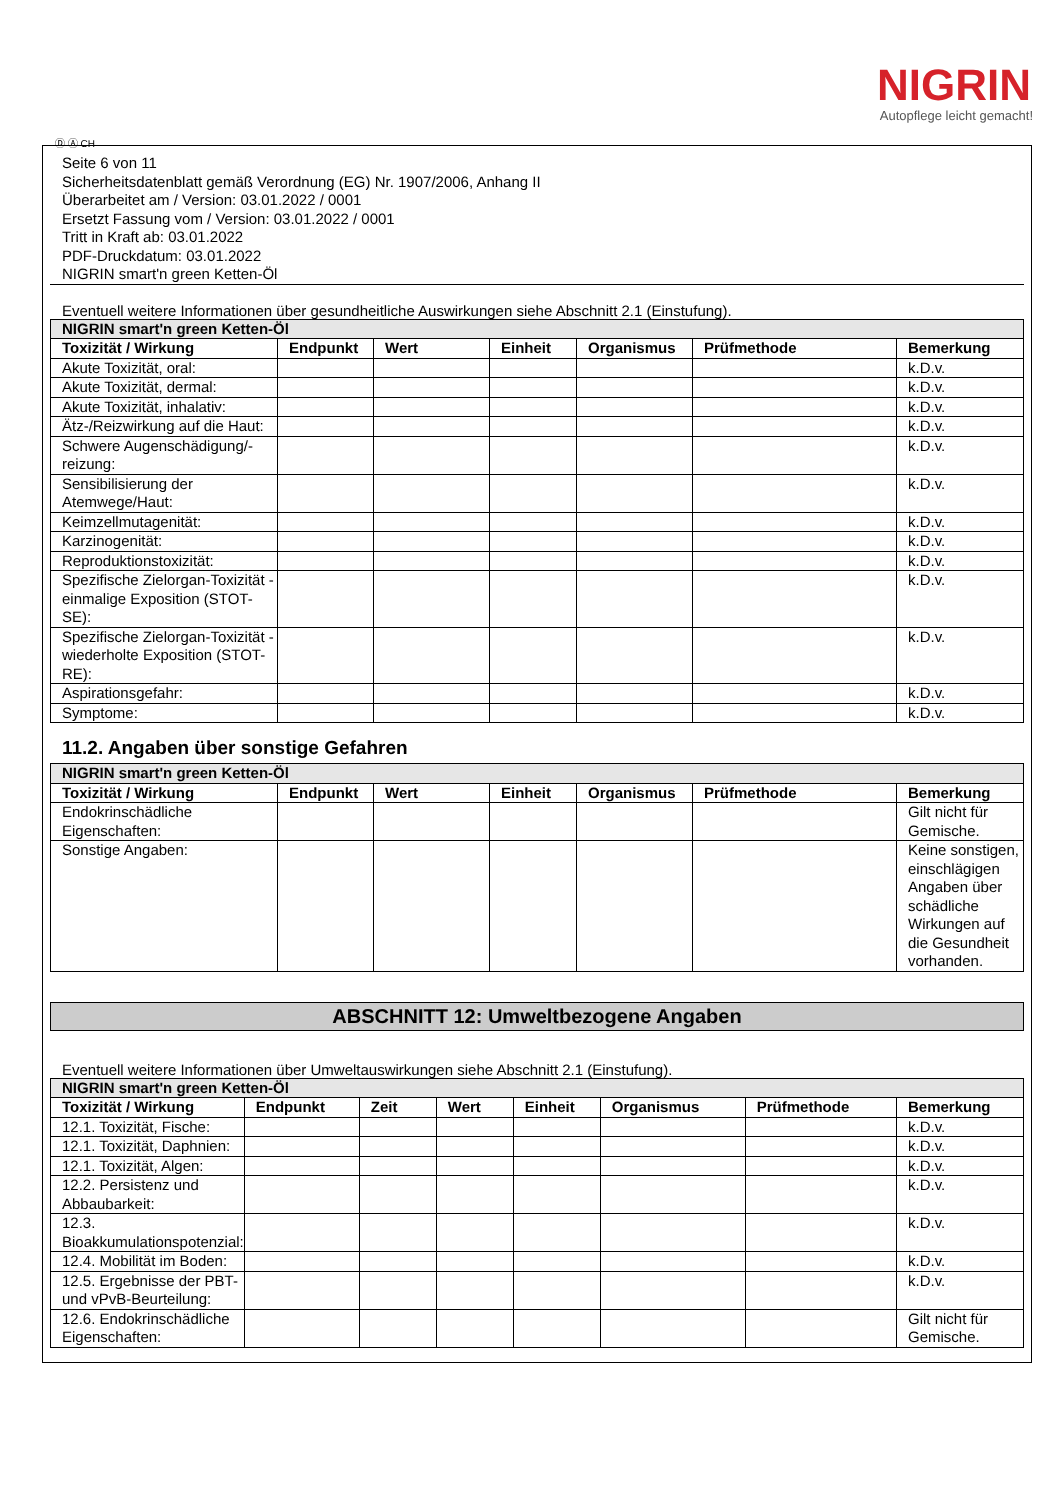NIGRIN
Autopflege leicht gemacht!
Ⓓ Ⓐ CH
Seite 6 von 11
Sicherheitsdatenblatt gemäß Verordnung (EG) Nr. 1907/2006, Anhang II
Überarbeitet am / Version: 03.01.2022 / 0001
Ersetzt Fassung vom / Version: 03.01.2022 / 0001
Tritt in Kraft ab: 03.01.2022
PDF-Druckdatum: 03.01.2022
NIGRIN smart'n green Ketten-Öl
Eventuell weitere Informationen über gesundheitliche Auswirkungen siehe Abschnitt 2.1 (Einstufung).
| NIGRIN smart'n green Ketten-Öl | | | | | | |
| Toxizität / Wirkung | Endpunkt | Wert | Einheit | Organismus | Prüfmethode | Bemerkung |
| Akute Toxizität, oral: | | | | | | k.D.v. |
| Akute Toxizität, dermal: | | | | | | k.D.v. |
| Akute Toxizität, inhalativ: | | | | | | k.D.v. |
| Ätz-/Reizwirkung auf die Haut: | | | | | | k.D.v. |
| Schwere Augenschädigung/-reizung: | | | | | | k.D.v. |
| Sensibilisierung der Atemwege/Haut: | | | | | | k.D.v. |
| Keimzellmutagenität: | | | | | | k.D.v. |
| Karzinogenität: | | | | | | k.D.v. |
| Reproduktionstoxizität: | | | | | | k.D.v. |
| Spezifische Zielorgan-Toxizität - einmalige Exposition (STOT-SE): | | | | | | k.D.v. |
| Spezifische Zielorgan-Toxizität - wiederholte Exposition (STOT-RE): | | | | | | k.D.v. |
| Aspirationsgefahr: | | | | | | k.D.v. |
| Symptome: | | | | | | k.D.v. |
11.2. Angaben über sonstige Gefahren
| NIGRIN smart'n green Ketten-Öl | | | | | | |
| Toxizität / Wirkung | Endpunkt | Wert | Einheit | Organismus | Prüfmethode | Bemerkung |
| Endokrinschädliche Eigenschaften: | | | | | | Gilt nicht für Gemische. |
| Sonstige Angaben: | | | | | | Keine sonstigen, einschlägigen Angaben über schädliche Wirkungen auf die Gesundheit vorhanden. |
ABSCHNITT 12: Umweltbezogene Angaben
Eventuell weitere Informationen über Umweltauswirkungen siehe Abschnitt 2.1 (Einstufung).
| NIGRIN smart'n green Ketten-Öl | | | | | | | |
| Toxizität / Wirkung | Endpunkt | Zeit | Wert | Einheit | Organismus | Prüfmethode | Bemerkung |
| 12.1. Toxizität, Fische: | | | | | | | k.D.v. |
| 12.1. Toxizität, Daphnien: | | | | | | | k.D.v. |
| 12.1. Toxizität, Algen: | | | | | | | k.D.v. |
| 12.2. Persistenz und Abbaubarkeit: | | | | | | | k.D.v. |
| 12.3. Bioakkumulationspotenzial: | | | | | | | k.D.v. |
| 12.4. Mobilität im Boden: | | | | | | | k.D.v. |
| 12.5. Ergebnisse der PBT- und vPvB-Beurteilung: | | | | | | | k.D.v. |
| 12.6. Endokrinschädliche Eigenschaften: | | | | | | | Gilt nicht für Gemische. |